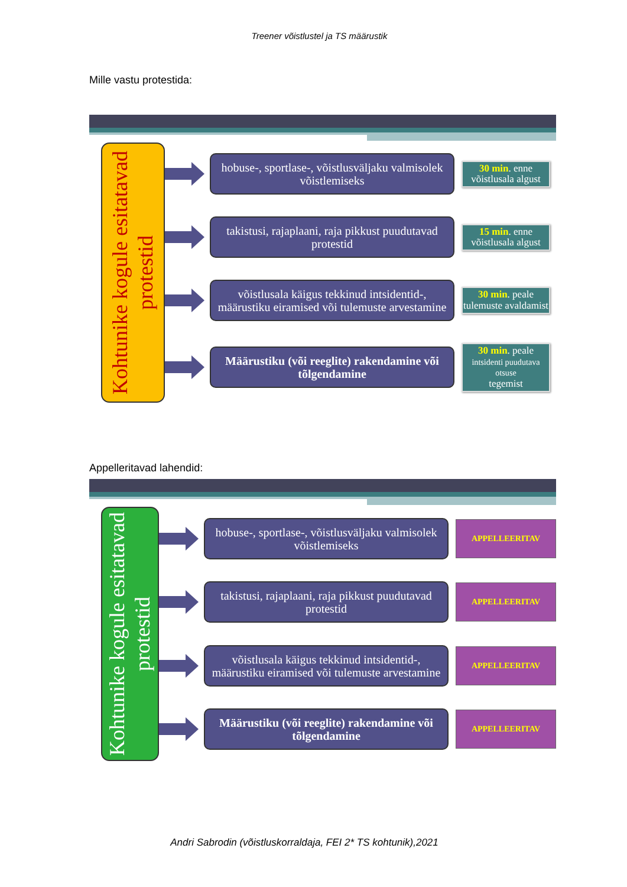Treener võistlustel ja TS määrustik
Mille vastu protestida:
Kohtunike kogule esitatavad protestid
hobuse-, sportlase-, võistlusväljaku valmisolek võistlemiseks
30 min. enne võistlusala algust
takistusi, rajaplaani, raja pikkust puudutavad protestid
15 min. enne võistlusala algust
võistlusala käigus tekkinud intsidentid-, määrustiku eiramised või tulemuste arvestamine
30 min. peale tulemuste avaldamist
Määrustiku (või reeglite) rakendamine või tõlgendamine
30 min. peale
intsidenti puudutava otsuse
tegemist
Appelleritavad lahendid:
Kohtunike kogule esitatavad protestid
hobuse-, sportlase-, võistlusväljaku valmisolek võistlemiseks
APPELLEERITAV
takistusi, rajaplaani, raja pikkust puudutavad protestid
APPELLEERITAV
võistlusala käigus tekkinud intsidentid-, määrustiku eiramised või tulemuste arvestamine
APPELLEERITAV
Määrustiku (või reeglite) rakendamine või tõlgendamine
APPELLEERITAV
Andri Sabrodin (võistluskorraldaja, FEI 2* TS kohtunik),2021